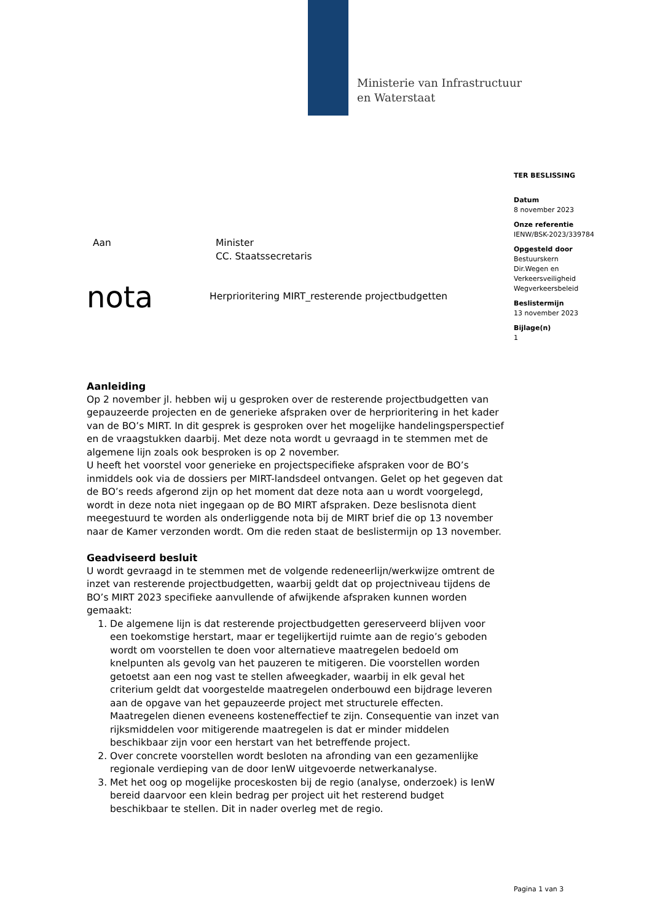Ministerie van Infrastructuur
en Waterstaat
TER BESLISSING
Datum
8 november 2023
Onze referentie
IENW/BSK-2023/339784
Opgesteld door
Bestuurskern
Dir.Wegen en
Verkeersveiligheid
Wegverkeersbeleid
Beslistermijn
13 november 2023
Bijlage(n)
1
Aan Minister
CC. Staatssecretaris
nota
Herprioritering MIRT_resterende projectbudgetten
Aanleiding
Op 2 november jl. hebben wij u gesproken over de resterende projectbudgetten van gepauzeerde projecten en de generieke afspraken over de herprioritering in het kader van de BO’s MIRT. In dit gesprek is gesproken over het mogelijke handelingsperspectief en de vraagstukken daarbij. Met deze nota wordt u gevraagd in te stemmen met de algemene lijn zoals ook besproken is op 2 november.
U heeft het voorstel voor generieke en projectspecifieke afspraken voor de BO’s inmiddels ook via de dossiers per MIRT-landsdeel ontvangen. Gelet op het gegeven dat de BO’s reeds afgerond zijn op het moment dat deze nota aan u wordt voorgelegd, wordt in deze nota niet ingegaan op de BO MIRT afspraken. Deze beslisnota dient meegestuurd te worden als onderliggende nota bij de MIRT brief die op 13 november naar de Kamer verzonden wordt. Om die reden staat de beslistermijn op 13 november.
Geadviseerd besluit
U wordt gevraagd in te stemmen met de volgende redeneerlijn/werkwijze omtrent de inzet van resterende projectbudgetten, waarbij geldt dat op projectniveau tijdens de BO’s MIRT 2023 specifieke aanvullende of afwijkende afspraken kunnen worden gemaakt:
1. De algemene lijn is dat resterende projectbudgetten gereserveerd blijven voor een toekomstige herstart, maar er tegelijkertijd ruimte aan de regio’s geboden wordt om voorstellen te doen voor alternatieve maatregelen bedoeld om knelpunten als gevolg van het pauzeren te mitigeren. Die voorstellen worden getoetst aan een nog vast te stellen afweegkader, waarbij in elk geval het criterium geldt dat voorgestelde maatregelen onderbouwd een bijdrage leveren aan de opgave van het gepauzeerde project met structurele effecten. Maatregelen dienen eveneens kosteneffectief te zijn. Consequentie van inzet van rijksmiddelen voor mitigerende maatregelen is dat er minder middelen beschikbaar zijn voor een herstart van het betreffende project.
2. Over concrete voorstellen wordt besloten na afronding van een gezamenlijke regionale verdieping van de door IenW uitgevoerde netwerkanalyse.
3. Met het oog op mogelijke proceskosten bij de regio (analyse, onderzoek) is IenW bereid daarvoor een klein bedrag per project uit het resterend budget beschikbaar te stellen. Dit in nader overleg met de regio.
Pagina 1 van 3